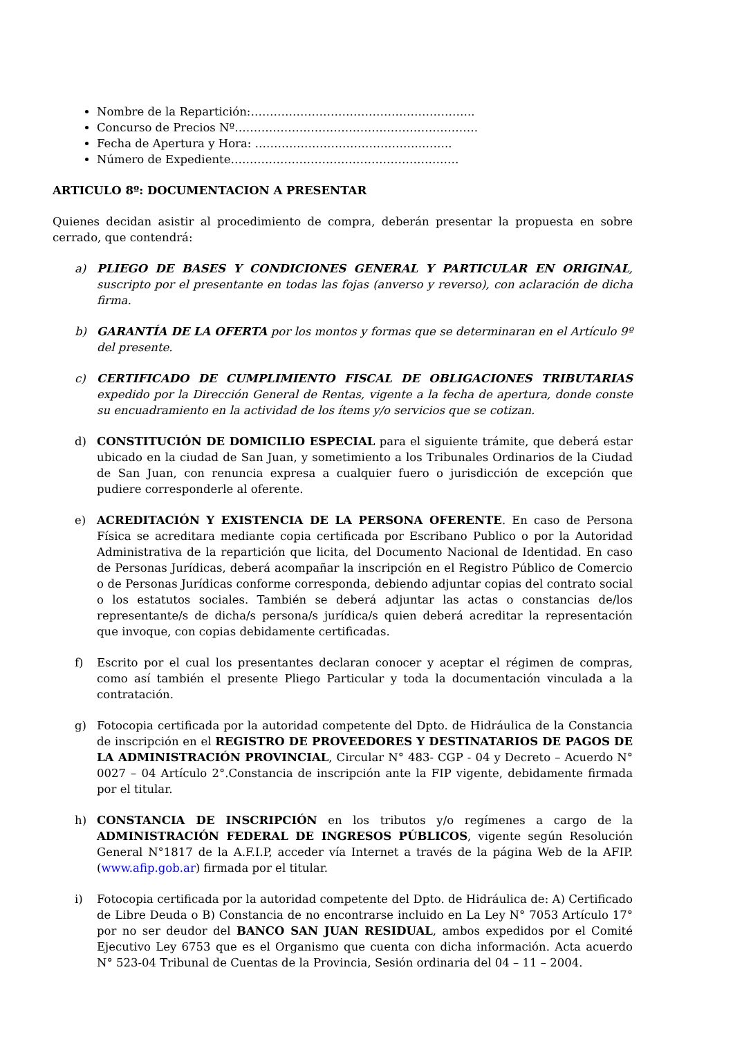Nombre de la Repartición:…………………………………………………..
Concurso de Precios Nº……………………………………………………….
Fecha de Apertura y Hora: ……………………………………..……..
Número de Expediente……………………………………………………
ARTICULO 8º: DOCUMENTACION A PRESENTAR
Quienes decidan asistir al procedimiento de compra, deberán presentar la propuesta en sobre cerrado, que contendrá:
a) PLIEGO DE BASES Y CONDICIONES GENERAL Y PARTICULAR EN ORIGINAL, suscripto por el presentante en todas las fojas (anverso y reverso), con aclaración de dicha firma.
b) GARANTÍA DE LA OFERTA por los montos y formas que se determinaran en el Artículo 9º del presente.
c) CERTIFICADO DE CUMPLIMIENTO FISCAL DE OBLIGACIONES TRIBUTARIAS expedido por la Dirección General de Rentas, vigente a la fecha de apertura, donde conste su encuadramiento en la actividad de los ítems y/o servicios que se cotizan.
d) CONSTITUCIÓN DE DOMICILIO ESPECIAL para el siguiente trámite, que deberá estar ubicado en la ciudad de San Juan, y sometimiento a los Tribunales Ordinarios de la Ciudad de San Juan, con renuncia expresa a cualquier fuero o jurisdicción de excepción que pudiere corresponderle al oferente.
e) ACREDITACIÓN Y EXISTENCIA DE LA PERSONA OFERENTE. En caso de Persona Física se acreditara mediante copia certificada por Escribano Publico o por la Autoridad Administrativa de la repartición que licita, del Documento Nacional de Identidad. En caso de Personas Jurídicas, deberá acompañar la inscripción en el Registro Público de Comercio o de Personas Jurídicas conforme corresponda, debiendo adjuntar copias del contrato social o los estatutos sociales. También se deberá adjuntar las actas o constancias de/los representante/s de dicha/s persona/s jurídica/s quien deberá acreditar la representación que invoque, con copias debidamente certificadas.
f) Escrito por el cual los presentantes declaran conocer y aceptar el régimen de compras, como así también el presente Pliego Particular y toda la documentación vinculada a la contratación.
g) Fotocopia certificada por la autoridad competente del Dpto. de Hidráulica de la Constancia de inscripción en el REGISTRO DE PROVEEDORES Y DESTINATARIOS DE PAGOS DE LA ADMINISTRACIÓN PROVINCIAL, Circular N° 483- CGP - 04 y Decreto – Acuerdo N° 0027 – 04 Artículo 2°.Constancia de inscripción ante la FIP vigente, debidamente firmada por el titular.
h) CONSTANCIA DE INSCRIPCIÓN en los tributos y/o regímenes a cargo de la ADMINISTRACIÓN FEDERAL DE INGRESOS PÚBLICOS, vigente según Resolución General N°1817 de la A.F.I.P, acceder vía Internet a través de la página Web de la AFIP. (www.afip.gob.ar) firmada por el titular.
i) Fotocopia certificada por la autoridad competente del Dpto. de Hidráulica de: A) Certificado de Libre Deuda o B) Constancia de no encontrarse incluido en La Ley N° 7053 Artículo 17° por no ser deudor del BANCO SAN JUAN RESIDUAL, ambos expedidos por el Comité Ejecutivo Ley 6753 que es el Organismo que cuenta con dicha información. Acta acuerdo N° 523-04 Tribunal de Cuentas de la Provincia, Sesión ordinaria del 04 – 11 – 2004.